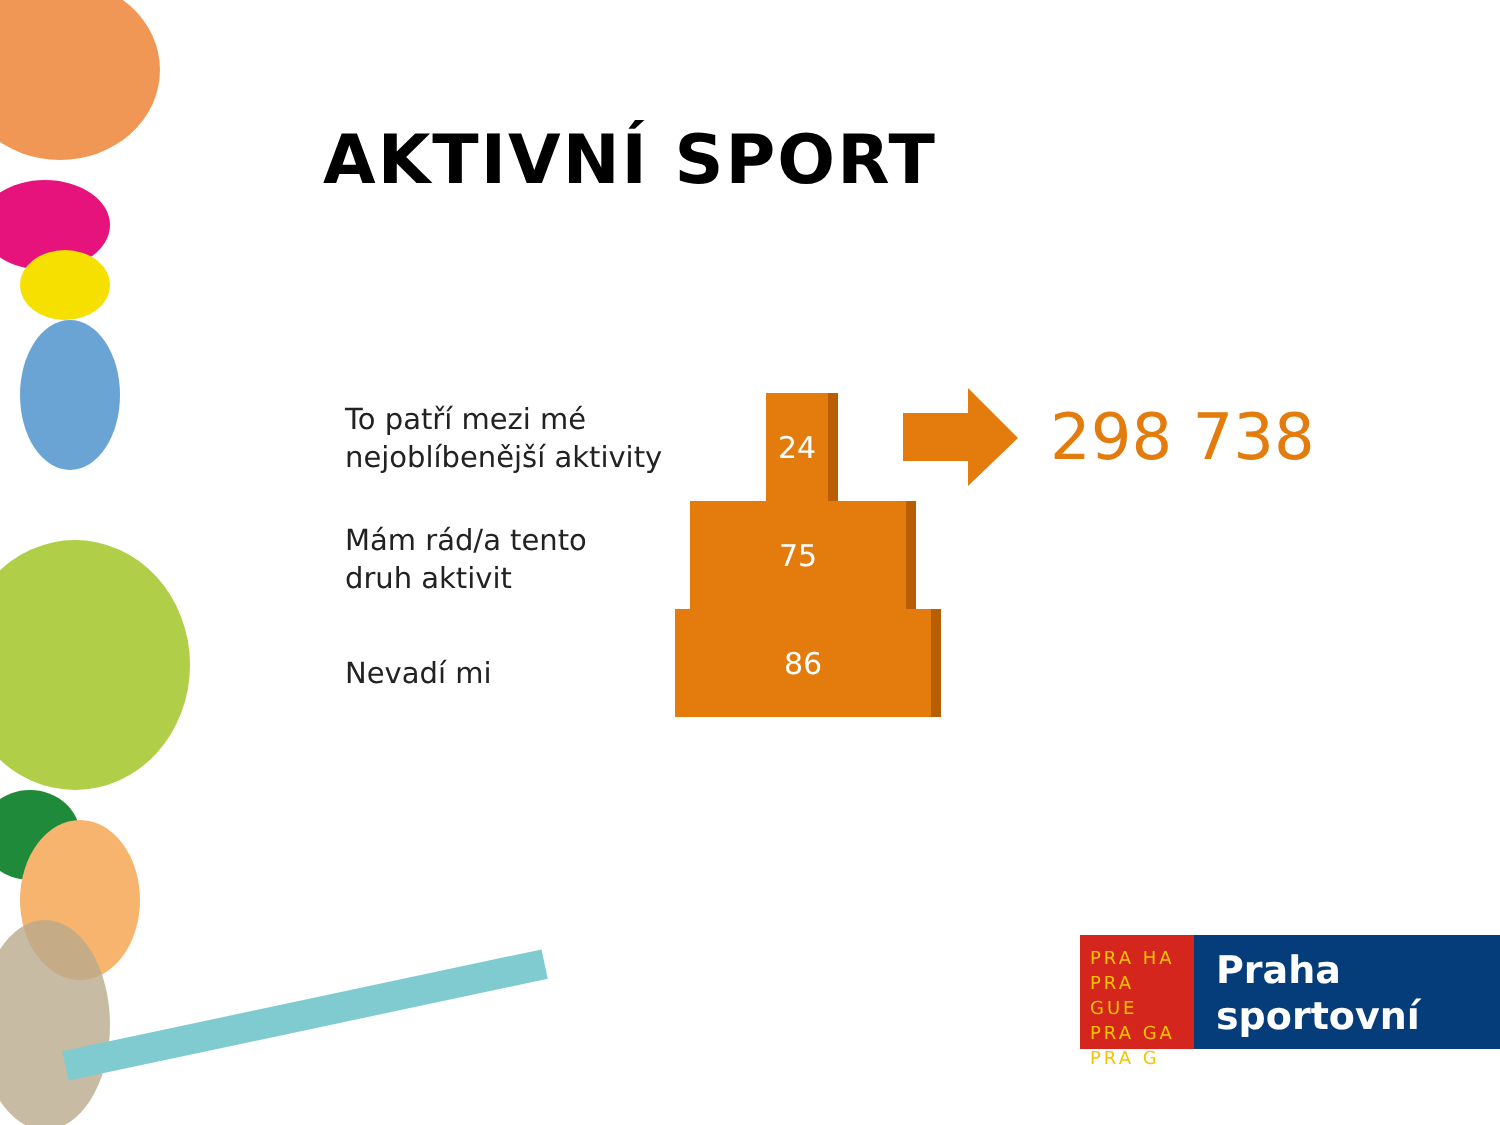AKTIVNÍ SPORT
To patří mezi mé
nejoblíbenější aktivity
Mám rád/a tento
druh aktivit
Nevadí mi
24
75
86
298 738
PRA HA
PRA GUE
PRA GA
PRA G
Praha
sportovní